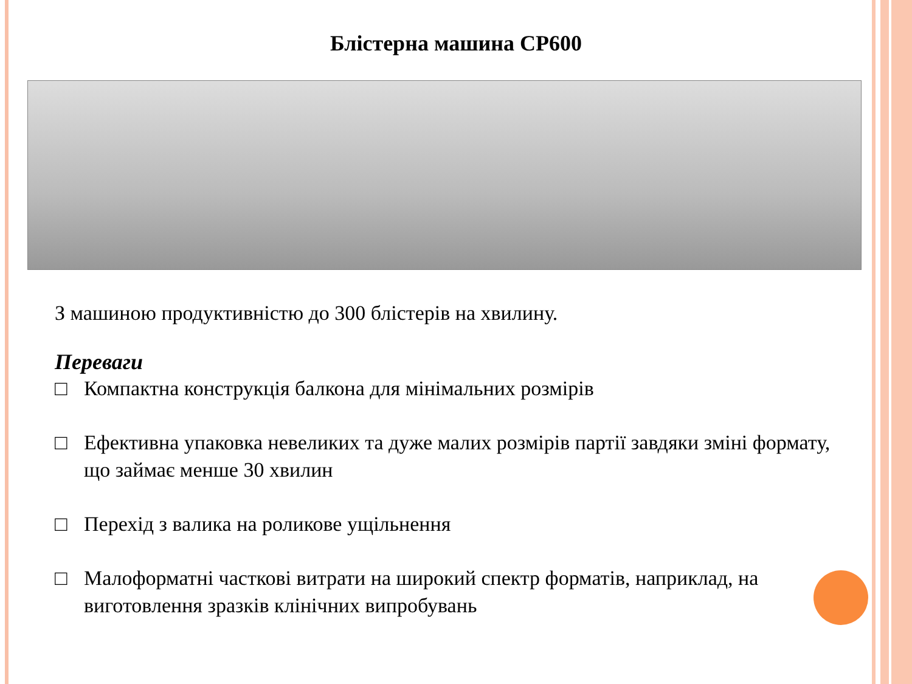Блістерна машина CP600
З машиною продуктивністю до 300 блістерів на хвилину.
Переваги
□ Компактна конструкція балкона для мінімальних розмірів
□ Ефективна упаковка невеликих та дуже малих розмірів партії завдяки зміні формату, що займає менше 30 хвилин
□ Перехід з валика на роликове ущільнення
□ Малоформатні часткові витрати на широкий спектр форматів, наприклад, на виготовлення зразків клінічних випробувань